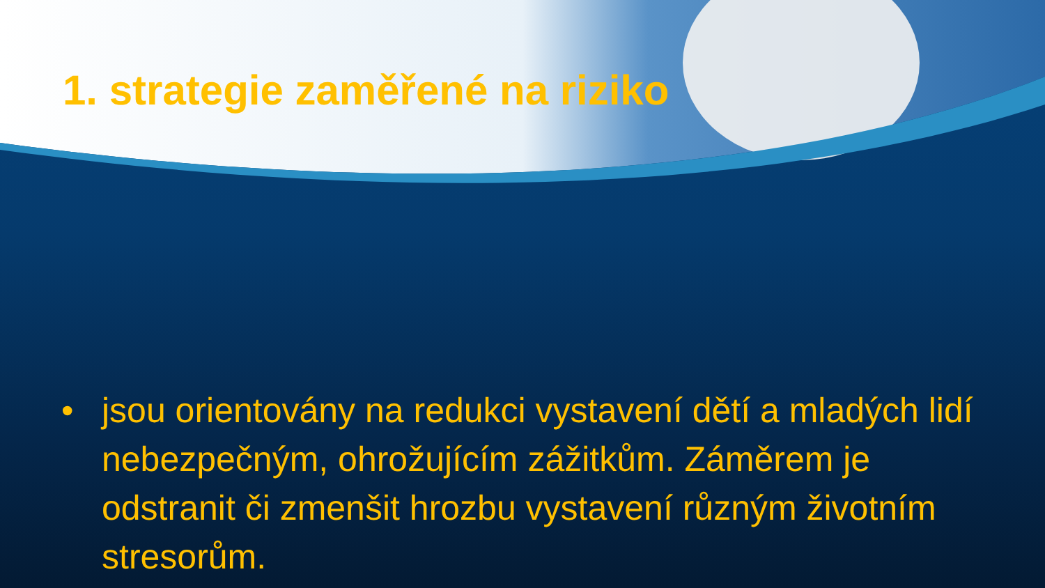1. strategie zaměřené na riziko
• jsou orientovány na redukci vystavení dětí a mladých lidí nebezpečným, ohrožujícím zážitkům. Záměrem je odstranit či zmenšit hrozbu vystavení různým životním stresorům.